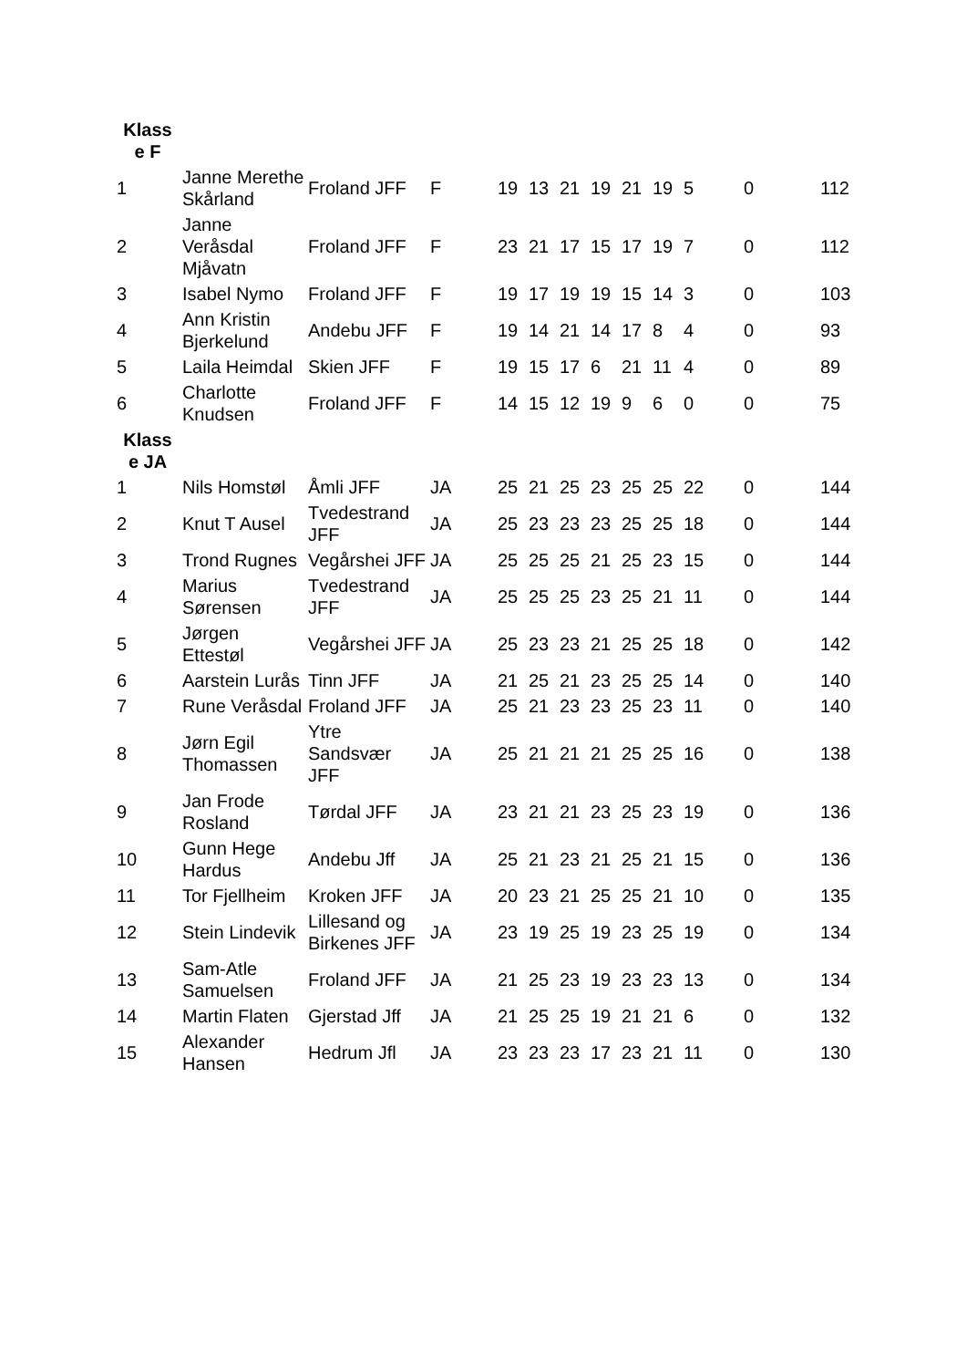| Klass e F | | | | | | | | | | | | |
| 1 | Janne Merethe Skårland | Froland JFF | F | 19 | 13 | 21 | 19 | 21 | 19 | 5 | 0 | 112 |
| 2 | Janne Veråsdal Mjåvatn | Froland JFF | F | 23 | 21 | 17 | 15 | 17 | 19 | 7 | 0 | 112 |
| 3 | Isabel Nymo | Froland JFF | F | 19 | 17 | 19 | 19 | 15 | 14 | 3 | 0 | 103 |
| 4 | Ann Kristin Bjerkelund | Andebu JFF | F | 19 | 14 | 21 | 14 | 17 | 8 | 4 | 0 | 93 |
| 5 | Laila Heimdal | Skien JFF | F | 19 | 15 | 17 | 6 | 21 | 11 | 4 | 0 | 89 |
| 6 | Charlotte Knudsen | Froland JFF | F | 14 | 15 | 12 | 19 | 9 | 6 | 0 | 0 | 75 |
| Klass e JA | | | | | | | | | | | | |
| 1 | Nils Homstøl | Åmli JFF | JA | 25 | 21 | 25 | 23 | 25 | 25 | 22 | 0 | 144 |
| 2 | Knut T Ausel | Tvedestrand JFF | JA | 25 | 23 | 23 | 23 | 25 | 25 | 18 | 0 | 144 |
| 3 | Trond Rugnes | Vegårshei JFF | JA | 25 | 25 | 25 | 21 | 25 | 23 | 15 | 0 | 144 |
| 4 | Marius Sørensen | Tvedestrand JFF | JA | 25 | 25 | 25 | 23 | 25 | 21 | 11 | 0 | 144 |
| 5 | Jørgen Ettestøl | Vegårshei JFF | JA | 25 | 23 | 23 | 21 | 25 | 25 | 18 | 0 | 142 |
| 6 | Aarstein Lurås | Tinn JFF | JA | 21 | 25 | 21 | 23 | 25 | 25 | 14 | 0 | 140 |
| 7 | Rune Veråsdal | Froland JFF | JA | 25 | 21 | 23 | 23 | 25 | 23 | 11 | 0 | 140 |
| 8 | Jørn Egil Thomassen | Ytre Sandsvær JFF | JA | 25 | 21 | 21 | 21 | 25 | 25 | 16 | 0 | 138 |
| 9 | Jan Frode Rosland | Tørdal JFF | JA | 23 | 21 | 21 | 23 | 25 | 23 | 19 | 0 | 136 |
| 10 | Gunn Hege Hardus | Andebu Jff | JA | 25 | 21 | 23 | 21 | 25 | 21 | 15 | 0 | 136 |
| 11 | Tor Fjellheim | Kroken JFF | JA | 20 | 23 | 21 | 25 | 25 | 21 | 10 | 0 | 135 |
| 12 | Stein Lindevik | Lillesand og Birkenes JFF | JA | 23 | 19 | 25 | 19 | 23 | 25 | 19 | 0 | 134 |
| 13 | Sam-Atle Samuelsen | Froland JFF | JA | 21 | 25 | 23 | 19 | 23 | 23 | 13 | 0 | 134 |
| 14 | Martin Flaten | Gjerstad Jff | JA | 21 | 25 | 25 | 19 | 21 | 21 | 6 | 0 | 132 |
| 15 | Alexander Hansen | Hedrum Jfl | JA | 23 | 23 | 23 | 17 | 23 | 21 | 11 | 0 | 130 |